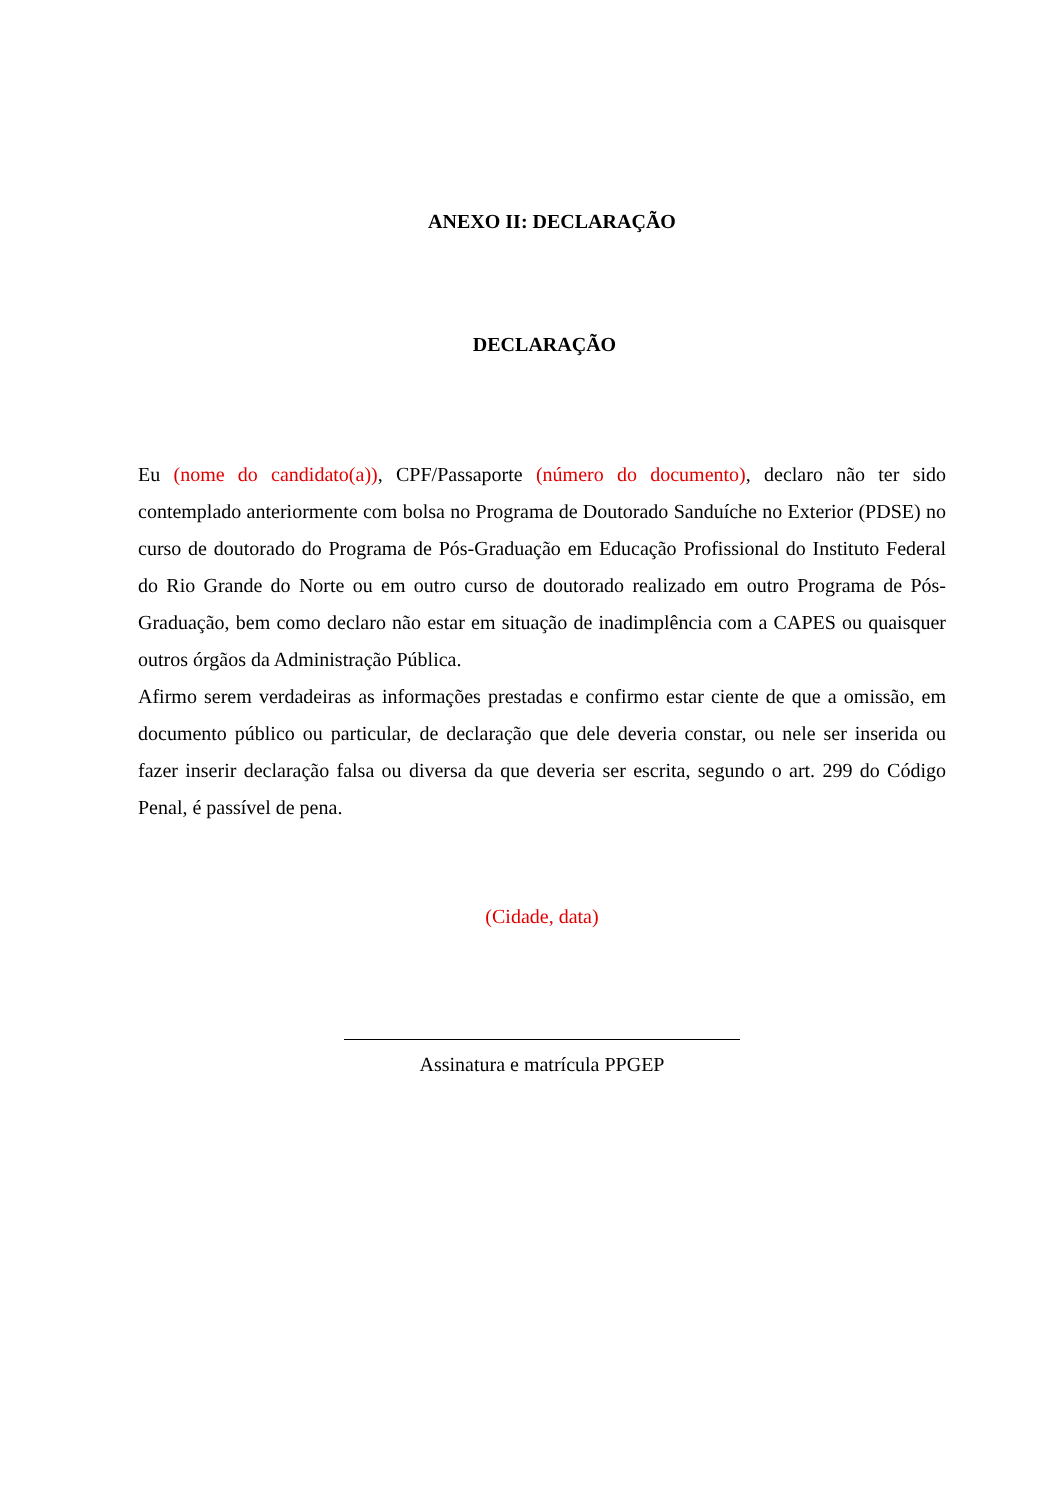ANEXO II: DECLARAÇÃO
DECLARAÇÃO
Eu (nome do candidato(a)), CPF/Passaporte (número do documento), declaro não ter sido contemplado anteriormente com bolsa no Programa de Doutorado Sanduíche no Exterior (PDSE) no curso de doutorado do Programa de Pós-Graduação em Educação Profissional do Instituto Federal do Rio Grande do Norte ou em outro curso de doutorado realizado em outro Programa de Pós-Graduação, bem como declaro não estar em situação de inadimplência com a CAPES ou quaisquer outros órgãos da Administração Pública.
Afirmo serem verdadeiras as informações prestadas e confirmo estar ciente de que a omissão, em documento público ou particular, de declaração que dele deveria constar, ou nele ser inserida ou fazer inserir declaração falsa ou diversa da que deveria ser escrita, segundo o art. 299 do Código Penal, é passível de pena.
(Cidade, data)
Assinatura e matrícula PPGEP